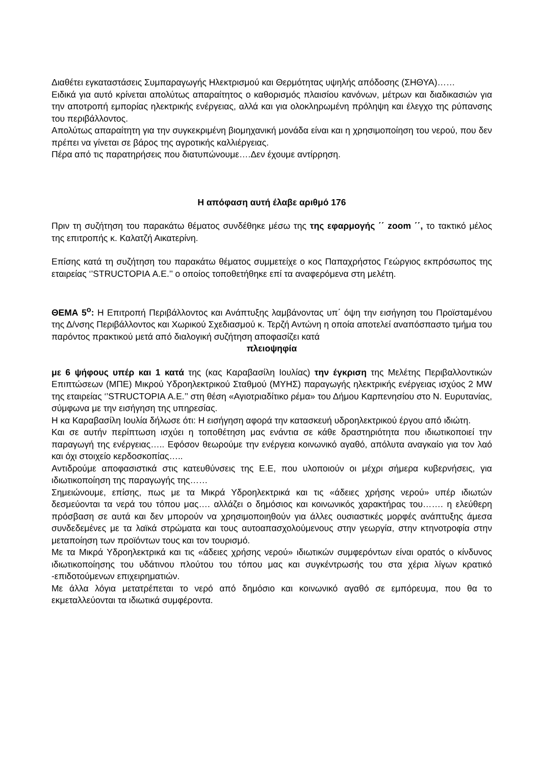Διαθέτει εγκαταστάσεις Συμπαραγωγής Ηλεκτρισμού και Θερμότητας υψηλής απόδοσης (ΣΗΘΥΑ)……
Ειδικά για αυτό κρίνεται απολύτως απαραίτητος ο καθορισμός πλαισίου κανόνων, μέτρων και διαδικασιών για την αποτροπή εμπορίας ηλεκτρικής ενέργειας, αλλά και για ολοκληρωμένη πρόληψη και έλεγχο της ρύπανσης του περιβάλλοντος.
Απολύτως απαραίτητη για την συγκεκριμένη βιομηχανική μονάδα είναι και η χρησιμοποίηση του νερού, που δεν πρέπει να γίνεται σε βάρος της αγροτικής καλλιέργειας.
Πέρα από τις παρατηρήσεις που διατυπώνουμε….Δεν έχουμε αντίρρηση.
Η απόφαση αυτή έλαβε αριθμό 176
Πριν τη συζήτηση του παρακάτω θέματος συνδέθηκε μέσω της της εφαρμογής ΄΄ zoom ΄΄, το τακτικό μέλος της επιτροπής κ. Καλατζή Αικατερίνη.
Επίσης κατά τη συζήτηση του παρακάτω θέματος συμμετείχε ο κος Παπαχρήστος Γεώργιος εκπρόσωπος της εταιρείας ‘’STRUCTOPIA Α.Ε.’’ ο οποίος τοποθετήθηκε επί τα αναφερόμενα στη μελέτη.
ΘΕΜΑ 5<sup>ο</sup>: Η Επιτροπή Περιβάλλοντος και Ανάπτυξης λαμβάνοντας υπ΄ όψη την εισήγηση του Προϊσταμένου της Δ/νσης Περιβάλλοντος και Χωρικού Σχεδιασμού κ. Τερζή Αντώνη η οποία αποτελεί αναπόσπαστο τμήμα του παρόντος πρακτικού μετά από διαλογική συζήτηση αποφασίζει κατά
πλειοψηφία
με 6 ψήφους υπέρ και 1 κατά της (κας Καραβασίλη Ιουλίας) την έγκριση της Μελέτης Περιβαλλοντικών Επιπτώσεων (ΜΠΕ) Μικρού Υδροηλεκτρικού Σταθμού (ΜΥΗΣ) παραγωγής ηλεκτρικής ενέργειας ισχύος 2 MW της εταιρείας ‘’STRUCTOPIA Α.Ε.’’ στη θέση «Αγιοτριαδίτικο ρέμα» του Δήμου Καρπενησίου στο Ν. Ευρυτανίας, σύμφωνα με την εισήγηση της υπηρεσίας.
Η κα Καραβασίλη Ιουλία δήλωσε ότι: Η εισήγηση αφορά την κατασκευή υδροηλεκτρικού έργου από ιδιώτη.
Και σε αυτήν περίπτωση ισχύει η τοποθέτηση μας ενάντια σε κάθε δραστηριότητα που ιδιωτικοποιεί την παραγωγή της ενέργειας….. Εφόσον θεωρούμε την ενέργεια κοινωνικό αγαθό, απόλυτα αναγκαίο για τον λαό και όχι στοιχείο κερδοσκοπίας…..
Αντιδρούμε αποφασιστικά στις κατευθύνσεις της Ε.Ε, που υλοποιούν οι μέχρι σήμερα κυβερνήσεις, για ιδιωτικοποίηση της παραγωγής της……
Σημειώνουμε, επίσης, πως με τα Μικρά Υδροηλεκτρικά και τις «άδειες χρήσης νερού» υπέρ ιδιωτών δεσμεύονται τα νερά του τόπου μας…. αλλάζει ο δημόσιος και κοινωνικός χαρακτήρας του……. η ελεύθερη πρόσβαση σε αυτά και δεν μπορούν να χρησιμοποιηθούν για άλλες ουσιαστικές μορφές ανάπτυξης άμεσα συνδεδεμένες με τα λαϊκά στρώματα και τους αυτοαπασχολούμενους στην γεωργία, στην κτηνοτροφία στην μεταποίηση των προϊόντων τους και τον τουρισμό.
Με τα Μικρά Υδροηλεκτρικά και τις «άδειες χρήσης νερού» ιδιωτικών συμφερόντων είναι ορατός ο κίνδυνος ιδιωτικοποίησης του υδάτινου πλούτου του τόπου μας και συγκέντρωσής του στα χέρια λίγων κρατικό -επιδοτούμενων επιχειρηματιών.
Με άλλα λόγια μετατρέπεται το νερό από δημόσιο και κοινωνικό αγαθό σε εμπόρευμα, που θα το εκμεταλλεύονται τα ιδιωτικά συμφέροντα.